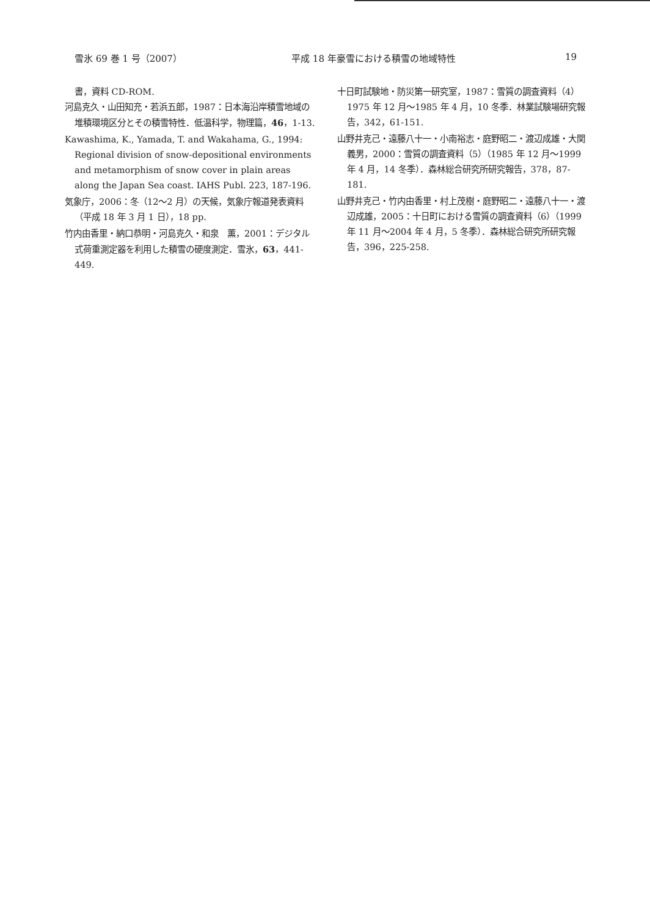雪氷 69 巻 1 号（2007） 平成 18 年豪雪における積雪の地域特性 19
書，資料 CD-ROM.
河島克久・山田知充・若浜五郎，1987：日本海沿岸積雪地域の堆積環境区分とその積雪特性．低温科学，物理篇，46，1-13.
Kawashima, K., Yamada, T. and Wakahama, G., 1994: Regional division of snow-depositional environments and metamorphism of snow cover in plain areas along the Japan Sea coast. IAHS Publ. 223, 187-196.
気象庁，2006：冬（12〜2 月）の天候，気象庁報道発表資料（平成 18 年 3 月 1 日），18 pp.
竹内由香里・納口恭明・河島克久・和泉　薫，2001：デジタル式荷重測定器を利用した積雪の硬度測定．雪氷，63，441-449.
十日町試験地・防災第一研究室，1987：雪質の調査資料（4）1975 年 12 月〜1985 年 4 月，10 冬季．林業試験場研究報告，342，61-151.
山野井克己・遠藤八十一・小南裕志・庭野昭二・渡辺成雄・大関義男，2000：雪質の調査資料（5）（1985 年 12 月〜1999 年 4 月，14 冬季）．森林総合研究所研究報告，378，87-181.
山野井克己・竹内由香里・村上茂樹・庭野昭二・遠藤八十一・渡辺成雄，2005：十日町における雪質の調査資料（6）（1999 年 11 月〜2004 年 4 月，5 冬季）．森林総合研究所研究報告，396，225-258.